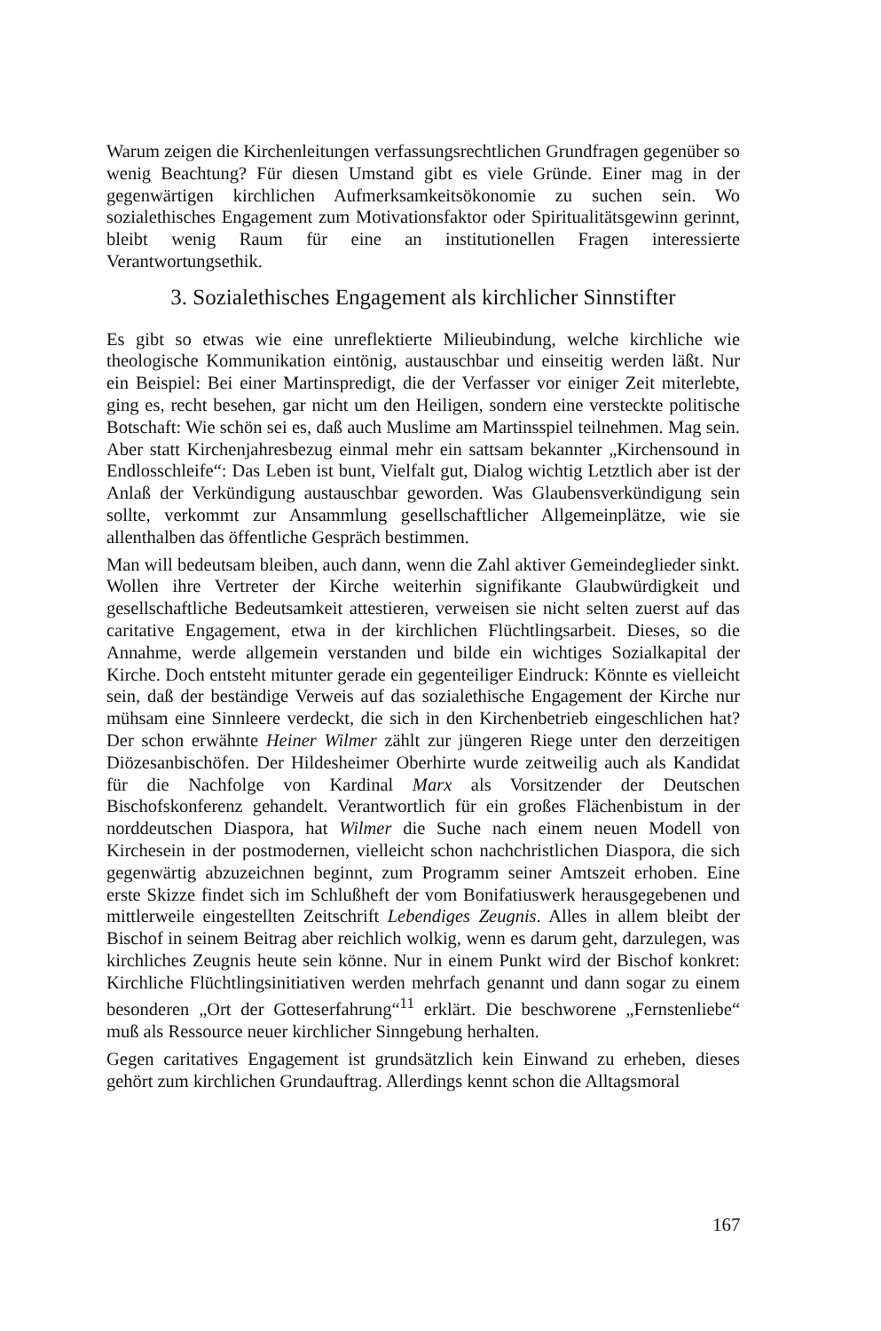Warum zeigen die Kirchenleitungen verfassungsrechtlichen Grundfragen gegenüber so wenig Beachtung? Für diesen Umstand gibt es viele Gründe. Einer mag in der gegenwärtigen kirchlichen Aufmerksamkeitsökonomie zu suchen sein. Wo sozialethisches Engagement zum Motivationsfaktor oder Spiritualitätsgewinn gerinnt, bleibt wenig Raum für eine an institutionellen Fragen interessierte Verantwortungsethik.
3. Sozialethisches Engagement als kirchlicher Sinnstifter
Es gibt so etwas wie eine unreflektierte Milieubindung, welche kirchliche wie theologische Kommunikation eintönig, austauschbar und einseitig werden läßt. Nur ein Beispiel: Bei einer Martinspredigt, die der Verfasser vor einiger Zeit miterlebte, ging es, recht besehen, gar nicht um den Heiligen, sondern eine versteckte politische Botschaft: Wie schön sei es, daß auch Muslime am Martinsspiel teilnehmen. Mag sein. Aber statt Kirchenjahresbezug einmal mehr ein sattsam bekannter „Kirchensound in Endlosschleife“: Das Leben ist bunt, Vielfalt gut, Dialog wichtig Letztlich aber ist der Anlaß der Verkündigung austauschbar geworden. Was Glaubensverkündigung sein sollte, verkommt zur Ansammlung gesellschaftlicher Allgemeinplätze, wie sie allenthalben das öffentliche Gespräch bestimmen.
Man will bedeutsam bleiben, auch dann, wenn die Zahl aktiver Gemeindeglieder sinkt. Wollen ihre Vertreter der Kirche weiterhin signifikante Glaubwürdigkeit und gesellschaftliche Bedeutsamkeit attestieren, verweisen sie nicht selten zuerst auf das caritative Engagement, etwa in der kirchlichen Flüchtlingsarbeit. Dieses, so die Annahme, werde allgemein verstanden und bilde ein wichtiges Sozialkapital der Kirche. Doch entsteht mitunter gerade ein gegenteiliger Eindruck: Könnte es vielleicht sein, daß der beständige Verweis auf das sozialethische Engagement der Kirche nur mühsam eine Sinnleere verdeckt, die sich in den Kirchenbetrieb eingeschlichen hat? Der schon erwähnte Heiner Wilmer zählt zur jüngeren Riege unter den derzeitigen Diözesanbischöfen. Der Hildesheimer Oberhirte wurde zeitweilig auch als Kandidat für die Nachfolge von Kardinal Marx als Vorsitzender der Deutschen Bischofskonferenz gehandelt. Verantwortlich für ein großes Flächenbistum in der norddeutschen Diaspora, hat Wilmer die Suche nach einem neuen Modell von Kirchesein in der postmodernen, vielleicht schon nachchristlichen Diaspora, die sich gegenwärtig abzuzeichnen beginnt, zum Programm seiner Amtszeit erhoben. Eine erste Skizze findet sich im Schlußheft der vom Bonifatiuswerk herausgegebenen und mittlerweile eingestellten Zeitschrift Lebendiges Zeugnis. Alles in allem bleibt der Bischof in seinem Beitrag aber reichlich wolkig, wenn es darum geht, darzulegen, was kirchliches Zeugnis heute sein könne. Nur in einem Punkt wird der Bischof konkret: Kirchliche Flüchtlingsinitiativen werden mehrfach genannt und dann sogar zu einem besonderen „Ort der Gotteserfahrung“<sup>11</sup> erklärt. Die beschworene „Fernstenliebe“ muß als Ressource neuer kirchlicher Sinngebung herhalten.
Gegen caritatives Engagement ist grundsätzlich kein Einwand zu erheben, dieses gehört zum kirchlichen Grundauftrag. Allerdings kennt schon die Alltagsmoral
167